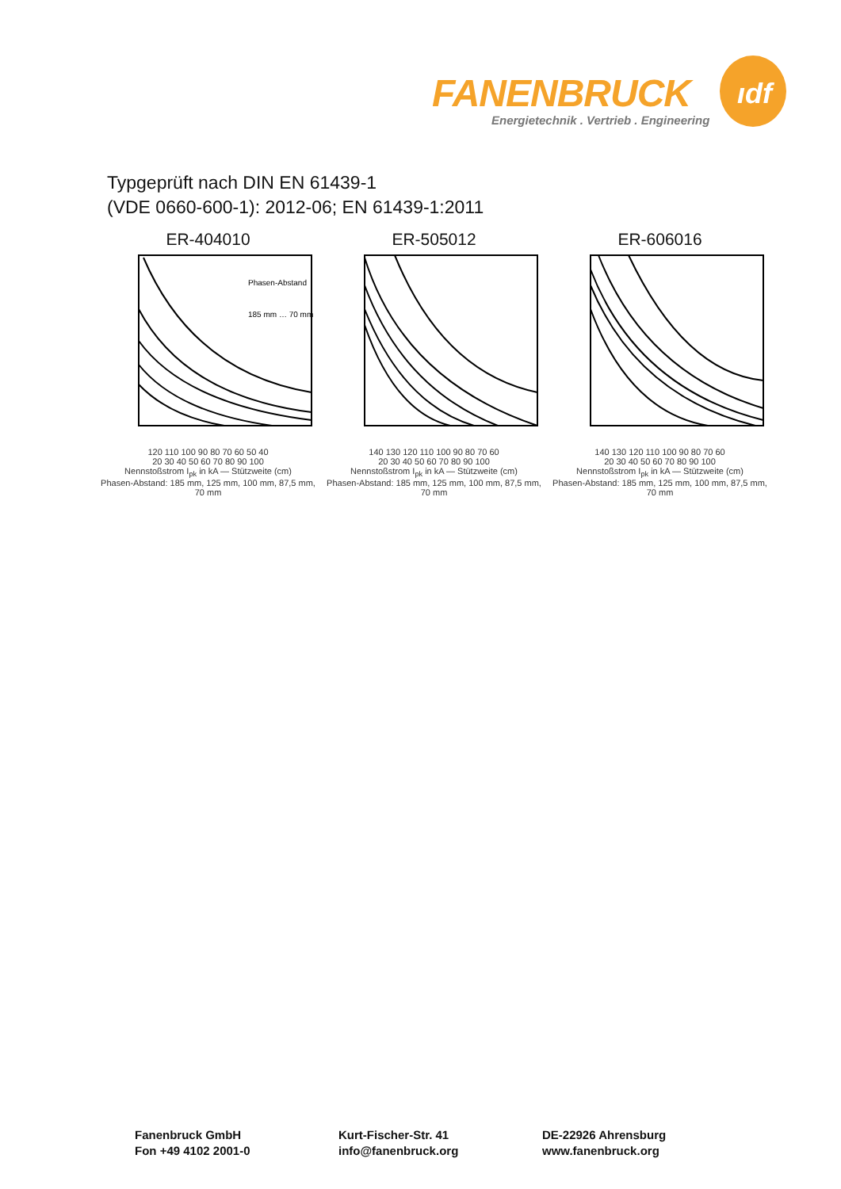ıdf
FANENBRUCK
Energietechnik . Vertrieb . Engineering
Typgeprüft nach DIN EN 61439-1
(VDE 0660-600-1): 2012-06; EN 61439-1:2011
ER-404010
Phasen-Abstand
185 mm … 70 mm
120 110 100 90 80 70 60 50 40
20 30 40 50 60 70 80 90 100
Nennstoßstrom I<sub>pk</sub> in kA — Stützweite (cm)
Phasen-Abstand: 185 mm, 125 mm, 100 mm, 87,5 mm, 70 mm
ER-505012
140 130 120 110 100 90 80 70 60
20 30 40 50 60 70 80 90 100
Nennstoßstrom I<sub>pk</sub> in kA — Stützweite (cm)
Phasen-Abstand: 185 mm, 125 mm, 100 mm, 87,5 mm, 70 mm
ER-606016
140 130 120 110 100 90 80 70 60
20 30 40 50 60 70 80 90 100
Nennstoßstrom I<sub>pk</sub> in kA — Stützweite (cm)
Phasen-Abstand: 185 mm, 125 mm, 100 mm, 87,5 mm, 70 mm
Fanenbruck GmbH
Fon +49 4102 2001-0
Kurt-Fischer-Str. 41
info@fanenbruck.org
DE-22926 Ahrensburg
www.fanenbruck.org